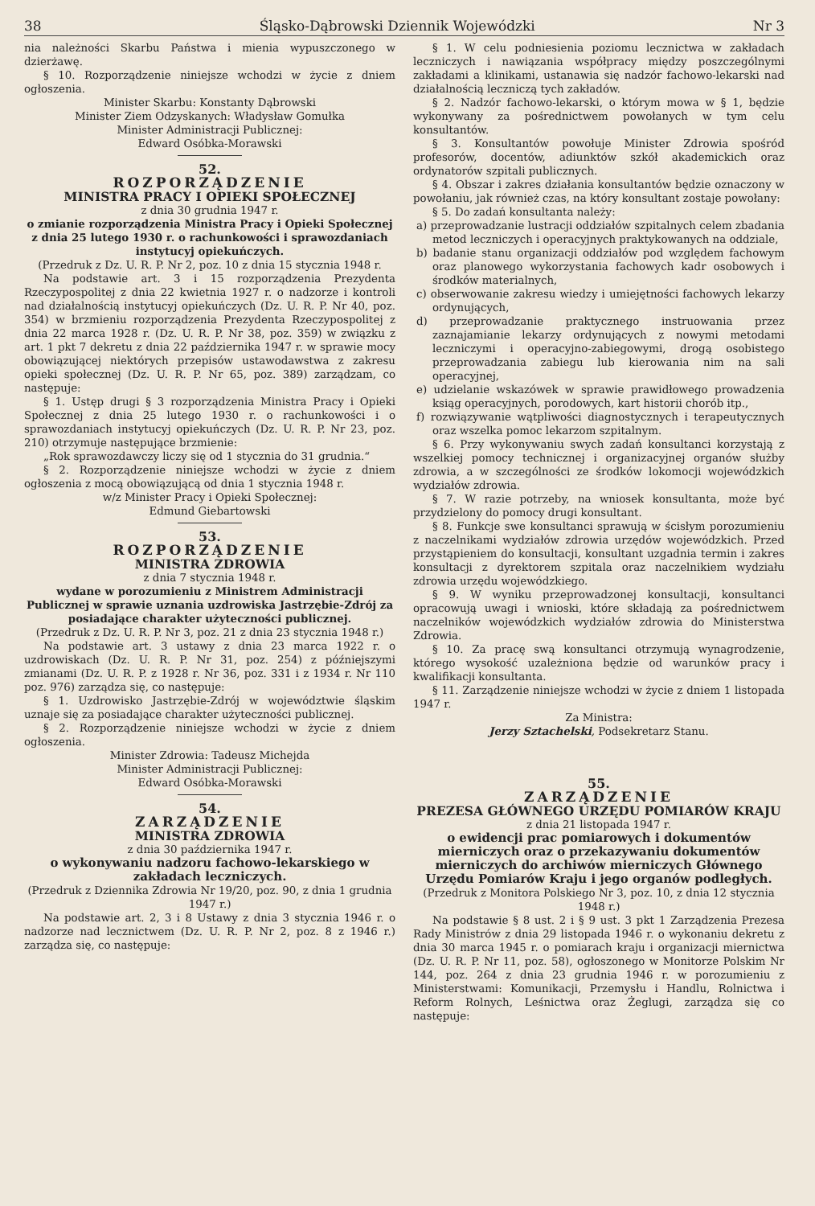38 Śląsko-Dąbrowski Dziennik Wojewódzki Nr 3
nia należności Skarbu Państwa i mienia wypuszczonego w dzierżawę.
§ 10. Rozporządzenie niniejsze wchodzi w życie z dniem ogłoszenia.
Minister Skarbu: Konstanty Dąbrowski
Minister Ziem Odzyskanych: Władysław Gomułka
Minister Administracji Publicznej:
Edward Osóbka-Morawski
52.
ROZPORZĄDZENIE
MINISTRA PRACY I OPIEKI SPOŁECZNEJ
z dnia 30 grudnia 1947 r.
o zmianie rozporządzenia Ministra Pracy i Opieki Społecznej z dnia 25 lutego 1930 r. o rachunkowości i sprawozdaniach instytucyj opiekuńczych.
(Przedruk z Dz. U. R. P. Nr 2, poz. 10 z dnia 15 stycznia 1948 r.
Na podstawie art. 3 i 15 rozporządzenia Prezydenta Rzeczypospolitej z dnia 22 kwietnia 1927 r. o nadzorze i kontroli nad działalnością instytucyj opiekuńczych (Dz. U. R. P. Nr 40, poz. 354) w brzmieniu rozporządzenia Prezydenta Rzeczypospolitej z dnia 22 marca 1928 r. (Dz. U. R. P. Nr 38, poz. 359) w związku z art. 1 pkt 7 dekretu z dnia 22 października 1947 r. w sprawie mocy obowiązującej niektórych przepisów ustawodawstwa z zakresu opieki społecznej (Dz. U. R. P. Nr 65, poz. 389) zarządzam, co następuje:
§ 1. Ustęp drugi § 3 rozporządzenia Ministra Pracy i Opieki Społecznej z dnia 25 lutego 1930 r. o rachunkowości i o sprawozdaniach instytucyj opiekuńczych (Dz. U. R. P. Nr 23, poz. 210) otrzymuje następujące brzmienie:
„Rok sprawozdawczy liczy się od 1 stycznia do 31 grudnia.“
§ 2. Rozporządzenie niniejsze wchodzi w życie z dniem ogłoszenia z mocą obowiązującą od dnia 1 stycznia 1948 r.
w/z Minister Pracy i Opieki Społecznej:
Edmund Giebartowski
53.
ROZPORZĄDZENIE
MINISTRA ZDROWIA
z dnia 7 stycznia 1948 r.
wydane w porozumieniu z Ministrem Administracji Publicznej w sprawie uznania uzdrowiska Jastrzębie-Zdrój za posiadające charakter użyteczności publicznej.
(Przedruk z Dz. U. R. P. Nr 3, poz. 21 z dnia 23 stycznia 1948 r.)
Na podstawie art. 3 ustawy z dnia 23 marca 1922 r. o uzdrowiskach (Dz. U. R. P. Nr 31, poz. 254) z późniejszymi zmianami (Dz. U. R. P. z 1928 r. Nr 36, poz. 331 i z 1934 r. Nr 110 poz. 976) zarządza się, co następuje:
§ 1. Uzdrowisko Jastrzębie-Zdrój w województwie śląskim uznaje się za posiadające charakter użyteczności publicznej.
§ 2. Rozporządzenie niniejsze wchodzi w życie z dniem ogłoszenia.
Minister Zdrowia: Tadeusz Michejda
Minister Administracji Publicznej:
Edward Osóbka-Morawski
54.
ZARZĄDZENIE
MINISTRA ZDROWIA
z dnia 30 października 1947 r.
o wykonywaniu nadzoru fachowo-lekarskiego w zakładach leczniczych.
(Przedruk z Dziennika Zdrowia Nr 19/20, poz. 90, z dnia 1 grudnia 1947 r.)
Na podstawie art. 2, 3 i 8 Ustawy z dnia 3 stycznia 1946 r. o nadzorze nad lecznictwem (Dz. U. R. P. Nr 2, poz. 8 z 1946 r.) zarządza się, co następuje:
§ 1. W celu podniesienia poziomu lecznictwa w zakładach leczniczych i nawiązania współpracy między poszczególnymi zakładami a klinikami, ustanawia się nadzór fachowo-lekarski nad działalnością leczniczą tych zakładów.
§ 2. Nadzór fachowo-lekarski, o którym mowa w § 1, będzie wykonywany za pośrednictwem powołanych w tym celu konsultantów.
§ 3. Konsultantów powołuje Minister Zdrowia spośród profesorów, docentów, adiunktów szkół akademickich oraz ordynatorów szpitali publicznych.
§ 4. Obszar i zakres działania konsultantów będzie oznaczony w powołaniu, jak również czas, na który konsultant zostaje powołany:
§ 5. Do zadań konsultanta należy:
a) przeprowadzanie lustracji oddziałów szpitalnych celem zbadania metod leczniczych i operacyjnych praktykowanych na oddziale,
b) badanie stanu organizacji oddziałów pod względem fachowym oraz planowego wykorzystania fachowych kadr osobowych i środków materialnych,
c) obserwowanie zakresu wiedzy i umiejętności fachowych lekarzy ordynujących,
d) przeprowadzanie praktycznego instruowania przez zaznajamianie lekarzy ordynujących z nowymi metodami leczniczymi i operacyjno-zabiegowymi, drogą osobistego przeprowadzania zabiegu lub kierowania nim na sali operacyjnej,
e) udzielanie wskazówek w sprawie prawidłowego prowadzenia ksiąg operacyjnych, porodowych, kart historii chorób itp.,
f) rozwiązywanie wątpliwości diagnostycznych i terapeutycznych oraz wszelka pomoc lekarzom szpitalnym.
§ 6. Przy wykonywaniu swych zadań konsultanci korzystają z wszelkiej pomocy technicznej i organizacyjnej organów służby zdrowia, a w szczególności ze środków lokomocji wojewódzkich wydziałów zdrowia.
§ 7. W razie potrzeby, na wniosek konsultanta, może być przydzielony do pomocy drugi konsultant.
§ 8. Funkcje swe konsultanci sprawują w ścisłym porozumieniu z naczelnikami wydziałów zdrowia urzędów wojewódzkich. Przed przystąpieniem do konsultacji, konsultant uzgadnia termin i zakres konsultacji z dyrektorem szpitala oraz naczelnikiem wydziału zdrowia urzędu wojewódzkiego.
§ 9. W wyniku przeprowadzonej konsultacji, konsultanci opracowują uwagi i wnioski, które składają za pośrednictwem naczelników wojewódzkich wydziałów zdrowia do Ministerstwa Zdrowia.
§ 10. Za pracę swą konsultanci otrzymują wynagrodzenie, którego wysokość uzależniona będzie od warunków pracy i kwalifikacji konsultanta.
§ 11. Zarządzenie niniejsze wchodzi w życie z dniem 1 listopada 1947 r.
Za Ministra:
Jerzy Sztachelski, Podsekretarz Stanu.
55.
ZARZĄDZENIE
PREZESA GŁÓWNEGO URZĘDU POMIARÓW KRAJU
z dnia 21 listopada 1947 r.
o ewidencji prac pomiarowych i dokumentów mierniczych oraz o przekazywaniu dokumentów mierniczych do archiwów mierniczych Głównego Urzędu Pomiarów Kraju i jego organów podległych.
(Przedruk z Monitora Polskiego Nr 3, poz. 10, z dnia 12 stycznia 1948 r.)
Na podstawie § 8 ust. 2 i § 9 ust. 3 pkt 1 Zarządzenia Prezesa Rady Ministrów z dnia 29 listopada 1946 r. o wykonaniu dekretu z dnia 30 marca 1945 r. o pomiarach kraju i organizacji miernictwa (Dz. U. R. P. Nr 11, poz. 58), ogłoszonego w Monitorze Polskim Nr 144, poz. 264 z dnia 23 grudnia 1946 r. w porozumieniu z Ministerstwami: Komunikacji, Przemysłu i Handlu, Rolnictwa i Reform Rolnych, Leśnictwa oraz Żeglugi, zarządza się co następuje: